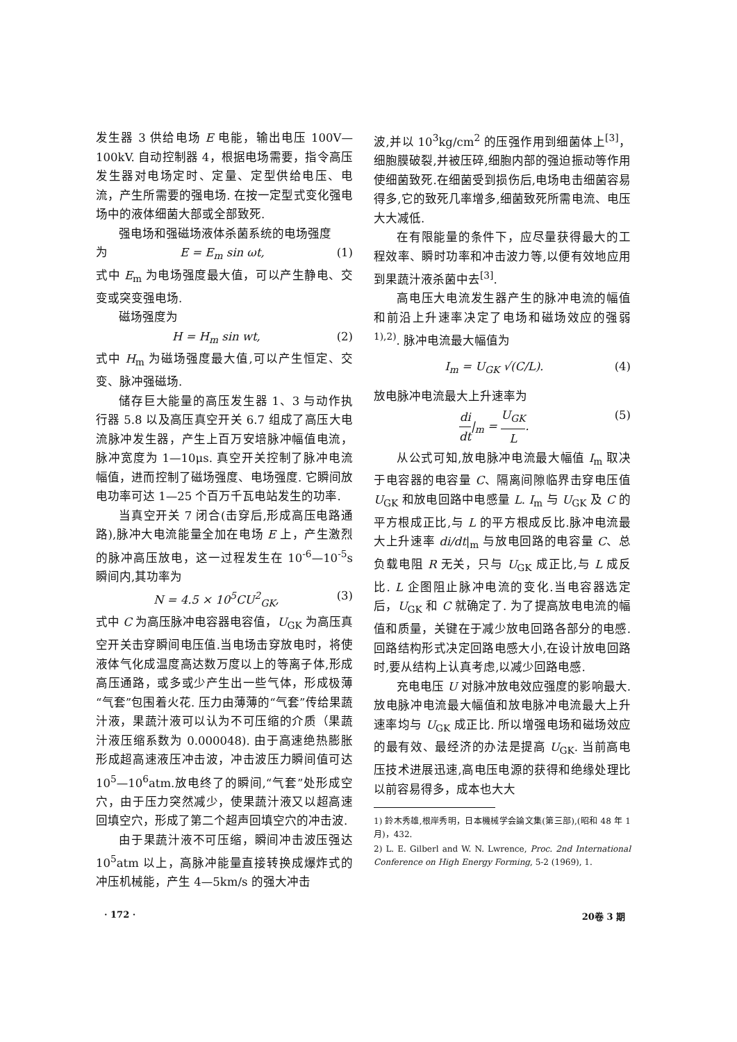发生器 3 供给电场 E 电能，输出电压 100V—100kV. 自动控制器 4，根据电场需要，指令高压发生器对电场定时、定量、定型供给电压、电流，产生所需要的强电场. 在按一定型式变化强电场中的液体细菌大部或全部致死.
强电场和强磁场液体杀菌系统的电场强度
为 E = E<sub>m</sub> sin ωt, (1)
式中 E<sub>m</sub> 为电场强度最大值，可以产生静电、交变或突变强电场.
磁场强度为
H = H<sub>m</sub> sin wt, (2)
式中 H<sub>m</sub> 为磁场强度最大值,可以产生恒定、交变、脉冲强磁场.
储存巨大能量的高压发生器 1、3 与动作执行器 5.8 以及高压真空开关 6.7 组成了高压大电流脉冲发生器，产生上百万安培脉冲幅值电流，脉冲宽度为 1—10μs. 真空开关控制了脉冲电流幅值，进而控制了磁场强度、电场强度. 它瞬间放电功率可达 1—25 个百万千瓦电站发生的功率.
当真空开关 7 闭合(击穿后,形成高压电路通路),脉冲大电流能量全加在电场 E 上，产生激烈的脉冲高压放电，这一过程发生在 10<sup>-6</sup>—10<sup>-5</sup>s 瞬间内,其功率为
N = 4.5 × 10<sup>5</sup>CU<sup>2</sup><sub>GK</sub>, (3)
式中 C 为高压脉冲电容器电容值，U<sub>GK</sub> 为高压真空开关击穿瞬间电压值.当电场击穿放电时，将使液体气化成温度高达数万度以上的等离子体,形成高压通路，或多或少产生出一些气体，形成极薄“气套”包围着火花. 压力由薄薄的“气套”传给果蔬汁液，果蔬汁液可以认为不可压缩的介质（果蔬汁液压缩系数为 0.000048). 由于高速绝热膨胀形成超高速液压冲击波，冲击波压力瞬间值可达 10<sup>5</sup>—10<sup>6</sup>atm.放电终了的瞬间,“气套”处形成空穴，由于压力突然减少，使果蔬汁液又以超高速回填空穴，形成了第二个超声回填空穴的冲击波.
由于果蔬汁液不可压缩，瞬间冲击波压强达 10<sup>5</sup>atm 以上，高脉冲能量直接转换成爆炸式的冲压机械能，产生 4—5km/s 的强大冲击
波,并以 10<sup>3</sup>kg/cm<sup>2</sup> 的压强作用到细菌体上<sup>[3]</sup>，细胞膜破裂,并被压碎,细胞内部的强迫振动等作用使细菌致死.在细菌受到损伤后,电场电击细菌容易得多,它的致死几率增多,细菌致死所需电流、电压大大减低.
在有限能量的条件下，应尽量获得最大的工程效率、瞬时功率和冲击波力等,以便有效地应用到果蔬汁液杀菌中去<sup>[3]</sup>.
高电压大电流发生器产生的脉冲电流的幅值和前沿上升速率决定了电场和磁场效应的强弱<sup>1),2)</sup>. 脉冲电流最大幅值为
I<sub>m</sub> = U<sub>GK</sub> √(C/L). (4)
放电脉冲电流最大上升速率为
di dt|<sub>m</sub> = U<sub>GK</sub> L. (5)
从公式可知,放电脉冲电流最大幅值 I<sub>m</sub> 取决于电容器的电容量 C、隔离间隙临界击穿电压值 U<sub>GK</sub> 和放电回路中电感量 L. I<sub>m</sub> 与 U<sub>GK</sub> 及 C 的平方根成正比,与 L 的平方根成反比.脉冲电流最大上升速率 di/dt|<sub>m</sub> 与放电回路的电容量 C、总负载电阻 R 无关，只与 U<sub>GK</sub> 成正比,与 L 成反比. L 企图阻止脉冲电流的变化.当电容器选定后，U<sub>GK</sub> 和 C 就确定了. 为了提高放电电流的幅值和质量，关键在于减少放电回路各部分的电感. 回路结构形式决定回路电感大小,在设计放电回路时,要从结构上认真考虑,以减少回路电感.
充电电压 U 对脉冲放电效应强度的影响最大. 放电脉冲电流最大幅值和放电脉冲电流最大上升速率均与 U<sub>GK</sub> 成正比. 所以增强电场和磁场效应的最有效、最经济的办法是提高 U<sub>GK</sub>. 当前高电压技术进展迅速,高电压电源的获得和绝缘处理比以前容易得多，成本也大大
1) 鈴木秀雄,根岸秀明，日本機械学会論文集(第三部),(昭和 48 年 1 月)，432.
2) L. E. Gilberl and W. N. Lwrence, Proc. 2nd International Conference on High Energy Forming, 5-2 (1969), 1.
· 172 · 20卷 3 期